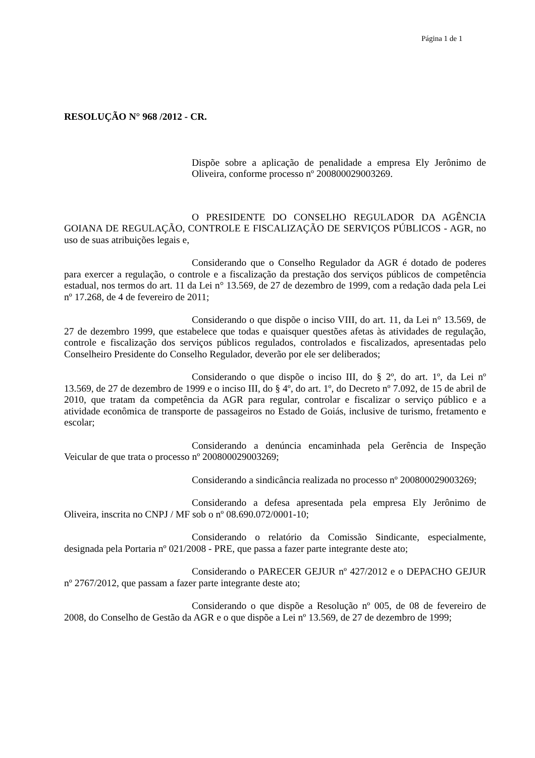Página 1 de 1
RESOLUÇÃO N° 968 /2012 - CR.
Dispõe sobre a aplicação de penalidade a empresa Ely Jerônimo de Oliveira, conforme processo nº 200800029003269.
O PRESIDENTE DO CONSELHO REGULADOR DA AGÊNCIA GOIANA DE REGULAÇÃO, CONTROLE E FISCALIZAÇÃO DE SERVIÇOS PÚBLICOS - AGR, no uso de suas atribuições legais e,
Considerando que o Conselho Regulador da AGR é dotado de poderes para exercer a regulação, o controle e a fiscalização da prestação dos serviços públicos de competência estadual, nos termos do art. 11 da Lei n° 13.569, de 27 de dezembro de 1999, com a redação dada pela Lei nº 17.268, de 4 de fevereiro de 2011;
Considerando o que dispõe o inciso VIII, do art. 11, da Lei n° 13.569, de 27 de dezembro 1999, que estabelece que todas e quaisquer questões afetas às atividades de regulação, controle e fiscalização dos serviços públicos regulados, controlados e fiscalizados, apresentadas pelo Conselheiro Presidente do Conselho Regulador, deverão por ele ser deliberados;
Considerando o que dispõe o inciso III, do § 2º, do art. 1º, da Lei nº 13.569, de 27 de dezembro de 1999 e o inciso III, do § 4º, do art. 1º, do Decreto nº 7.092, de 15 de abril de 2010, que tratam da competência da AGR para regular, controlar e fiscalizar o serviço público e a atividade econômica de transporte de passageiros no Estado de Goiás, inclusive de turismo, fretamento e escolar;
Considerando a denúncia encaminhada pela Gerência de Inspeção Veicular de que trata o processo nº 200800029003269;
Considerando a sindicância realizada no processo nº 200800029003269;
Considerando a defesa apresentada pela empresa Ely Jerônimo de Oliveira, inscrita no CNPJ / MF sob o nº 08.690.072/0001-10;
Considerando o relatório da Comissão Sindicante, especialmente, designada pela Portaria nº 021/2008 - PRE, que passa a fazer parte integrante deste ato;
Considerando o PARECER GEJUR nº 427/2012 e o DEPACHO GEJUR nº 2767/2012, que passam a fazer parte integrante deste ato;
Considerando o que dispõe a Resolução nº 005, de 08 de fevereiro de 2008, do Conselho de Gestão da AGR e o que dispõe a Lei nº 13.569, de 27 de dezembro de 1999;